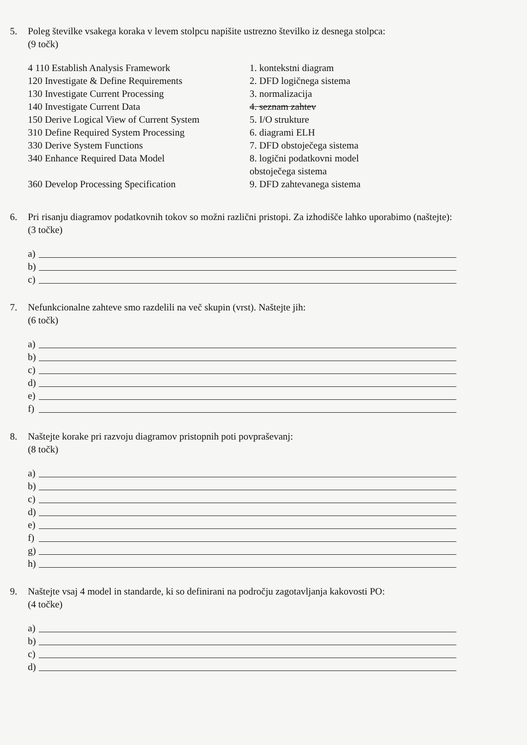5. Poleg številke vsakega koraka v levem stolpcu napišite ustrezno številko iz desnega stolpca:
(9 točk)
| 4 110 Establish Analysis Framework | 1. kontekstni diagram |
| 120 Investigate & Define Requirements | 2. DFD logičnega sistema |
| 130 Investigate Current Processing | 3. normalizacija |
| 140 Investigate Current Data | 4. seznam zahtev |
| 150 Derive Logical View of Current System | 5. I/O strukture |
| 310 Define Required System Processing | 6. diagrami ELH |
| 330 Derive System Functions | 7. DFD obstoječega sistema |
| 340 Enhance Required Data Model | 8. logični podatkovni model obstoječega sistema |
| 360 Develop Processing Specification | 9. DFD zahtevanega sistema |
6. Pri risanju diagramov podatkovnih tokov so možni različni pristopi. Za izhodišče lahko uporabimo (naštejte):
(3 točke)
a)
b)
c)
7. Nefunkcionalne zahteve smo razdelili na več skupin (vrst). Naštejte jih:
(6 točk)
a)
b)
c)
d)
e)
f)
8. Naštejte korake pri razvoju diagramov pristopnih poti povpraševanj:
(8 točk)
a)
b)
c)
d)
e)
f)
g)
h)
9. Naštejte vsaj 4 model in standarde, ki so definirani na področju zagotavljanja kakovosti PO:
(4 točke)
a)
b)
c)
d)